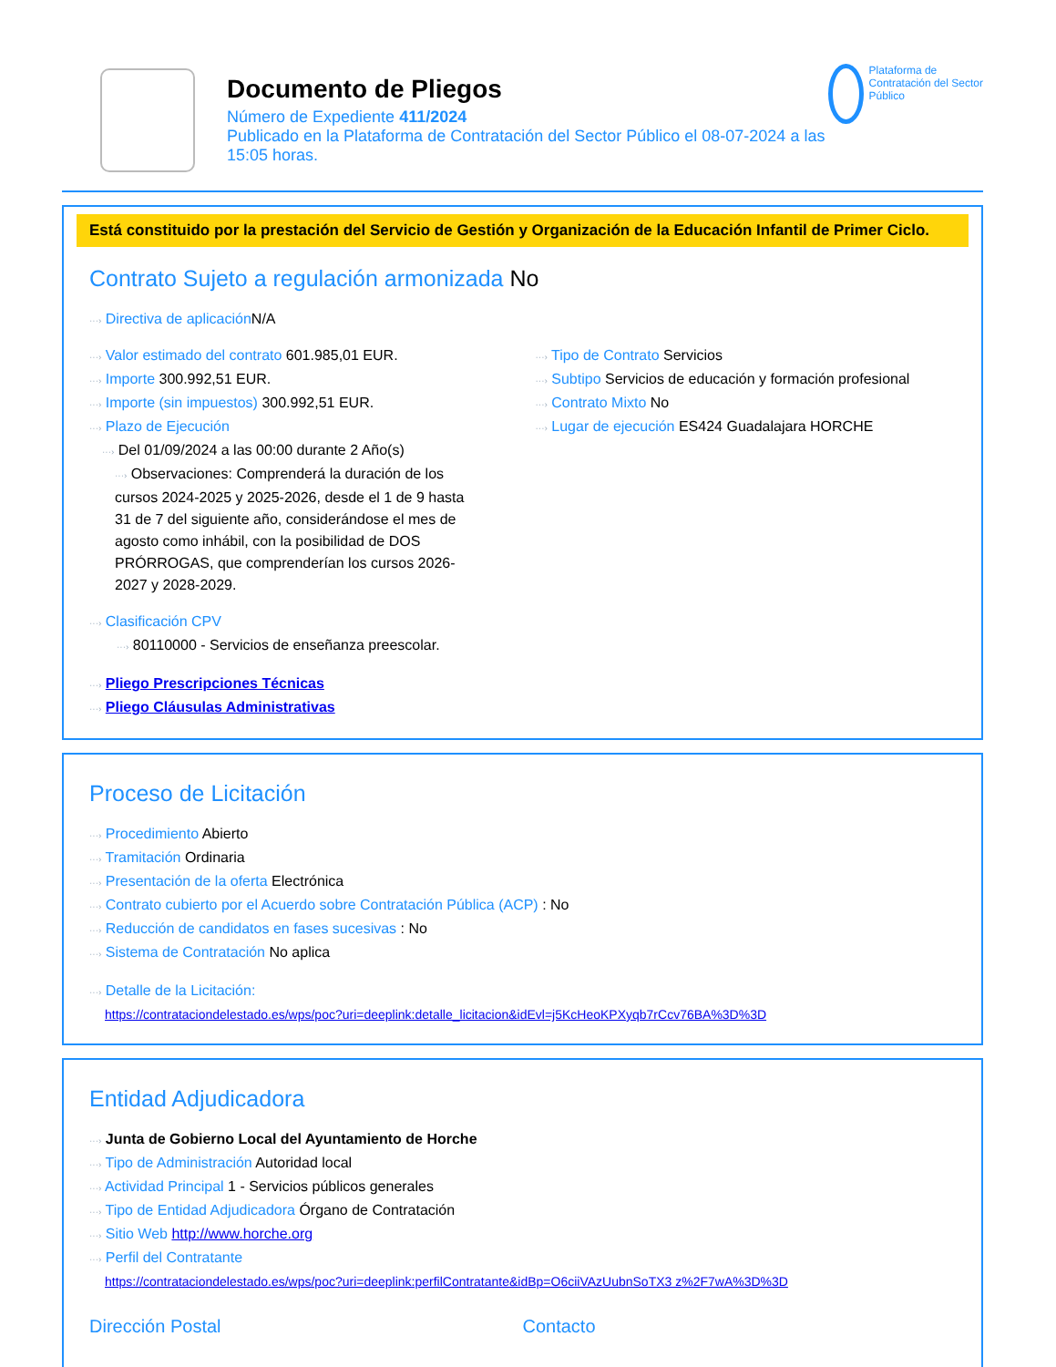Documento de Pliegos
Número de Expediente 411/2024
Publicado en la Plataforma de Contratación del Sector Público el 08-07-2024 a las 15:05 horas.
Plataforma de Contratación del Sector Público
Está constituido por la prestación del Servicio de Gestión y Organización de la Educación Infantil de Primer Ciclo.
Contrato Sujeto a regulación armonizada No
···› Directiva de aplicación N/A
···› Valor estimado del contrato 601.985,01 EUR.
···› Importe 300.992,51 EUR.
···› Importe (sin impuestos) 300.992,51 EUR.
···› Plazo de Ejecución
···› Del 01/09/2024 a las 00:00 durante 2 Año(s)
···› Observaciones: Comprenderá la duración de los cursos 2024-2025 y 2025-2026, desde el 1 de 9 hasta 31 de 7 del siguiente año, considerándose el mes de agosto como inhábil, con la posibilidad de DOS PRÓRROGAS, que comprenderían los cursos 2026-2027 y 2028-2029.
···› Tipo de Contrato Servicios
···› Subtipo Servicios de educación y formación profesional
···› Contrato Mixto No
···› Lugar de ejecución ES424 Guadalajara HORCHE
···› Clasificación CPV
···› 80110000 - Servicios de enseñanza preescolar.
···› Pliego Prescripciones Técnicas
···› Pliego Cláusulas Administrativas
Proceso de Licitación
···› Procedimiento Abierto
···› Tramitación Ordinaria
···› Presentación de la oferta Electrónica
···› Contrato cubierto por el Acuerdo sobre Contratación Pública (ACP) : No
···› Reducción de candidatos en fases sucesivas : No
···› Sistema de Contratación No aplica
···› Detalle de la Licitación:
https://contrataciondelestado.es/wps/poc?uri=deeplink:detalle_licitacion&idEvl=j5KcHeoKPXyqb7rCcv76BA%3D%3D
Entidad Adjudicadora
···› Junta de Gobierno Local del Ayuntamiento de Horche
···› Tipo de Administración Autoridad local
···› Actividad Principal 1 - Servicios públicos generales
···› Tipo de Entidad Adjudicadora Órgano de Contratación
···› Sitio Web http://www.horche.org
···› Perfil del Contratante
https://contrataciondelestado.es/wps/poc?uri=deeplink:perfilContratante&idBp=O6ciiVAzUubnSoTX3 z%2F7wA%3D%3D
Dirección Postal Contacto